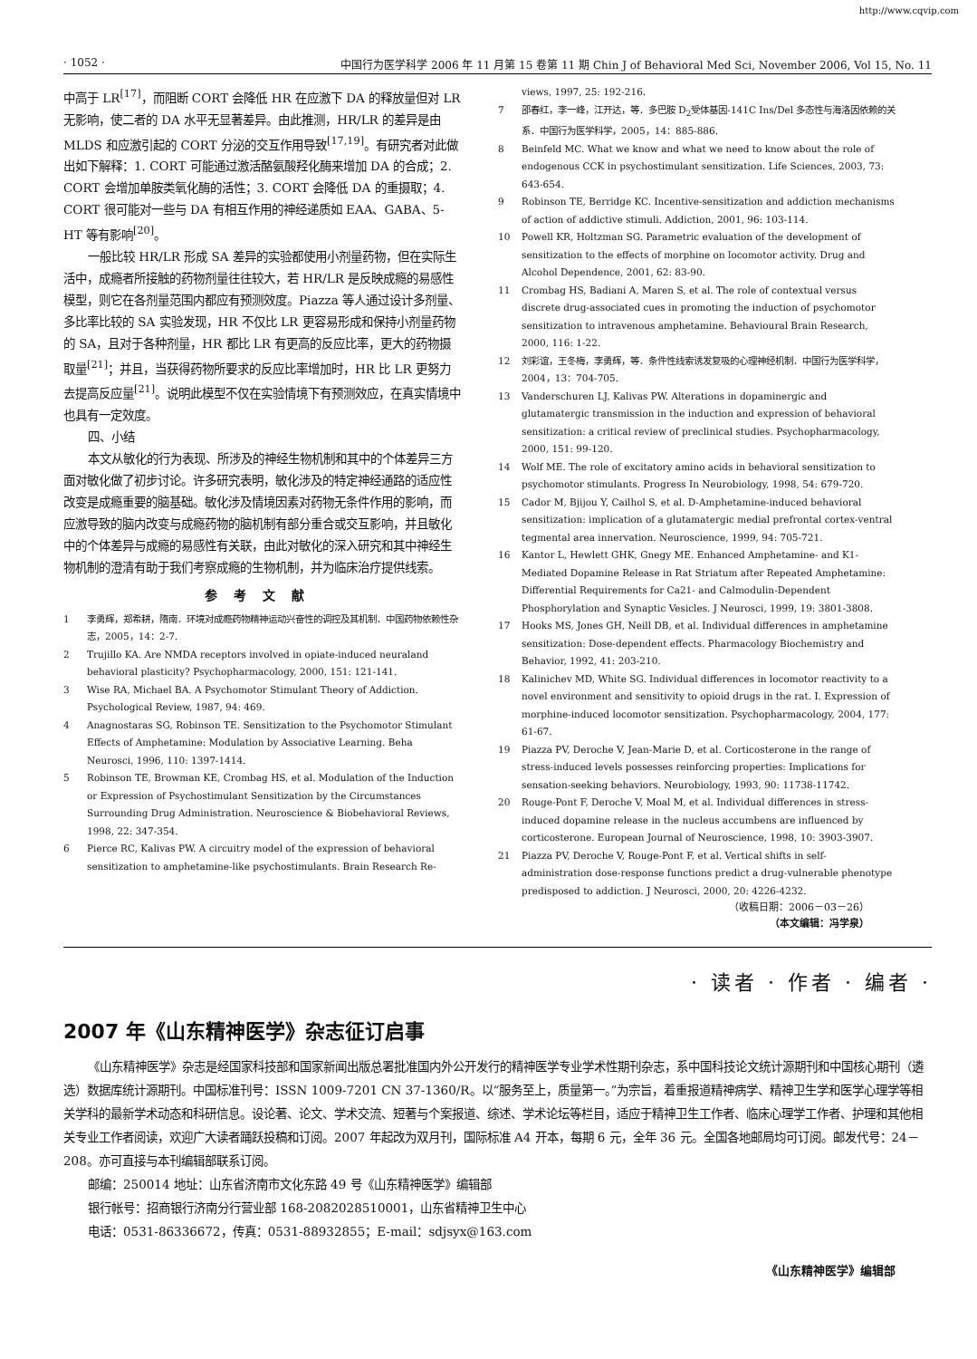http://www.cqvip.com
· 1052 · 中国行为医学科学 2006 年 11 月第 15 卷第 11 期 Chin J of Behavioral Med Sci, November 2006, Vol 15, No. 11
中高于 LR<sup>[17]</sup>，而阻断 CORT 会降低 HR 在应激下 DA 的释放量但对 LR 无影响，使二者的 DA 水平无显著差异。由此推测，HR/LR 的差异是由 MLDS 和应激引起的 CORT 分泌的交互作用导致<sup>[17,19]</sup>。有研究者对此做出如下解释：1. CORT 可能通过激活酪氨酸羟化酶来增加 DA 的合成；2. CORT 会增加单胺类氧化酶的活性；3. CORT 会降低 DA 的重摄取；4. CORT 很可能对一些与 DA 有相互作用的神经递质如 EAA、GABA、5-HT 等有影响<sup>[20]</sup>。
一般比较 HR/LR 形成 SA 差异的实验都使用小剂量药物，但在实际生活中，成瘾者所接触的药物剂量往往较大，若 HR/LR 是反映成瘾的易感性模型，则它在各剂量范围内都应有预测效度。Piazza 等人通过设计多剂量、多比率比较的 SA 实验发现，HR 不仅比 LR 更容易形成和保持小剂量药物的 SA，且对于各种剂量，HR 都比 LR 有更高的反应比率，更大的药物摄取量<sup>[21]</sup>；并且，当获得药物所要求的反应比率增加时，HR 比 LR 更努力去提高反应量<sup>[21]</sup>。说明此模型不仅在实验情境下有预测效应，在真实情境中也具有一定效度。
四、小结
本文从敏化的行为表现、所涉及的神经生物机制和其中的个体差异三方面对敏化做了初步讨论。许多研究表明，敏化涉及的特定神经通路的适应性改变是成瘾重要的脑基础。敏化涉及情境因素对药物无条件作用的影响，而应激导致的脑内改变与成瘾药物的脑机制有部分重合或交互影响，并且敏化中的个体差异与成瘾的易感性有关联，由此对敏化的深入研究和其中神经生物机制的澄清有助于我们考察成瘾的生物机制，并为临床治疗提供线索。
参考文献
1 李勇辉，郑希耕，隋南．环境对成瘾药物精神运动兴奋性的调控及其机制．中国药物依赖性杂志，2005，14：2-7.
2 Trujillo KA. Are NMDA receptors involved in opiate-induced neuraland behavioral plasticity? Psychopharmacology, 2000, 151: 121-141.
3 Wise RA, Michael BA. A Psychomotor Stimulant Theory of Addiction. Psychological Review, 1987, 94: 469.
4 Anagnostaras SG, Robinson TE. Sensitization to the Psychomotor Stimulant Effects of Amphetamine: Modulation by Associative Learning. Beha Neurosci, 1996, 110: 1397-1414.
5 Robinson TE, Browman KE, Crombag HS, et al. Modulation of the Induction or Expression of Psychostimulant Sensitization by the Circumstances Surrounding Drug Administration. Neuroscience & Biobehavioral Reviews, 1998, 22: 347-354.
6 Pierce RC, Kalivas PW. A circuitry model of the expression of behavioral sensitization to amphetamine-like psychostimulants. Brain Research Re-
views, 1997, 25: 192-216.
7 邵春红，李一峰，江开达，等．多巴胺 D<sub>2</sub>受体基因-141C Ins/Del 多态性与海洛因依赖的关系．中国行为医学科学，2005，14：885-886.
8 Beinfeld MC. What we know and what we need to know about the role of endogenous CCK in psychostimulant sensitization. Life Sciences, 2003, 73: 643-654.
9 Robinson TE, Berridge KC. Incentive-sensitization and addiction mechanisms of action of addictive stimuli. Addiction, 2001, 96: 103-114.
10 Powell KR, Holtzman SG. Parametric evaluation of the development of sensitization to the effects of morphine on locomotor activity. Drug and Alcohol Dependence, 2001, 62: 83-90.
11 Crombag HS, Badiani A, Maren S, et al. The role of contextual versus discrete drug-associated cues in promoting the induction of psychomotor sensitization to intravenous amphetamine. Behavioural Brain Research, 2000, 116: 1-22.
12 刘彩谊，王冬梅，李勇辉，等．条件性线索诱发复吸的心理神经机制．中国行为医学科学，2004，13：704-705.
13 Vanderschuren LJ, Kalivas PW. Alterations in dopaminergic and glutamatergic transmission in the induction and expression of behavioral sensitization: a critical review of preclinical studies. Psychopharmacology, 2000, 151: 99-120.
14 Wolf ME. The role of excitatory amino acids in behavioral sensitization to psychomotor stimulants. Progress In Neurobiology, 1998, 54: 679-720.
15 Cador M, Bjijou Y, Cailhol S, et al. D-Amphetamine-induced behavioral sensitization: implication of a glutamatergic medial prefrontal cortex-ventral tegmental area innervation. Neuroscience, 1999, 94: 705-721.
16 Kantor L, Hewlett GHK, Gnegy ME. Enhanced Amphetamine- and K1-Mediated Dopamine Release in Rat Striatum after Repeated Amphetamine: Differential Requirements for Ca21- and Calmodulin-Dependent Phosphorylation and Synaptic Vesicles. J Neurosci, 1999, 19: 3801-3808.
17 Hooks MS, Jones GH, Neill DB, et al. Individual differences in amphetamine sensitization: Dose-dependent effects. Pharmacology Biochemistry and Behavior, 1992, 41: 203-210.
18 Kalinichev MD, White SG. Individual differences in locomotor reactivity to a novel environment and sensitivity to opioid drugs in the rat. I. Expression of morphine-induced locomotor sensitization. Psychopharmacology, 2004, 177: 61-67.
19 Piazza PV, Deroche V, Jean-Marie D, et al. Corticosterone in the range of stress-induced levels possesses reinforcing properties: Implications for sensation-seeking behaviors. Neurobiology, 1993, 90: 11738-11742.
20 Rouge-Pont F, Deroche V, Moal M, et al. Individual differences in stress-induced dopamine release in the nucleus accumbens are influenced by corticosterone. European Journal of Neuroscience, 1998, 10: 3903-3907.
21 Piazza PV, Deroche V, Rouge-Pont F, et al. Vertical shifts in self-administration dose-response functions predict a drug-vulnerable phenotype predisposed to addiction. J Neurosci, 2000, 20: 4226-4232.
（收稿日期：2006－03－26）
（本文编辑：冯学泉）
· 读者 · 作者 · 编者 ·
2007 年《山东精神医学》杂志征订启事
《山东精神医学》杂志是经国家科技部和国家新闻出版总署批准国内外公开发行的精神医学专业学术性期刊杂志，系中国科技论文统计源期刊和中国核心期刊（遴选）数据库统计源期刊。中国标准刊号：ISSN 1009-7201 CN 37-1360/R。以“服务至上，质量第一。”为宗旨，着重报道精神病学、精神卫生学和医学心理学等相关学科的最新学术动态和科研信息。设论著、论文、学术交流、短著与个案报道、综述、学术论坛等栏目，适应于精神卫生工作者、临床心理学工作者、护理和其他相关专业工作者阅读，欢迎广大读者踊跃投稿和订阅。2007 年起改为双月刊，国际标准 A4 开本，每期 6 元，全年 36 元。全国各地邮局均可订阅。邮发代号：24－208。亦可直接与本刊编辑部联系订阅。
邮编：250014 地址：山东省济南市文化东路 49 号《山东精神医学》编辑部
银行帐号：招商银行济南分行营业部 168-2082028510001，山东省精神卫生中心
电话：0531-86336672，传真：0531-88932855；E-mail：sdjsyx@163.com
《山东精神医学》编辑部